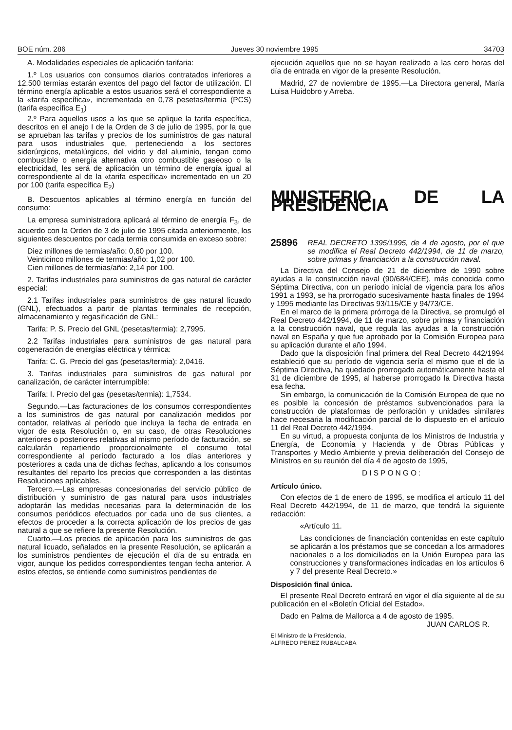BOE núm. 286 Jueves 30 noviembre 1995 34703
A. Modalidades especiales de aplicación tarifaria:
1.º Los usuarios con consumos diarios contratados inferiores a 12.500 termias estarán exentos del pago del factor de utilización. El término energía aplicable a estos usuarios será el correspondiente a la «tarifa específica», incrementada en 0,78 pesetas/termia (PCS) (tarifa específica E<sub>1</sub>)
2.º Para aquellos usos a los que se aplique la tarifa específica, descritos en el anejo I de la Orden de 3 de julio de 1995, por la que se aprueban las tarifas y precios de los suministros de gas natural para usos industriales que, perteneciendo a los sectores siderúrgicos, metalúrgicos, del vidrio y del aluminio, tengan como combustible o energía alternativa otro combustible gaseoso o la electricidad, les será de aplicación un término de energía igual al correspondiente al de la «tarifa específica» incrementado en un 20 por 100 (tarifa específica E<sub>2</sub>)
B. Descuentos aplicables al término energía en función del consumo:
La empresa suministradora aplicará al término de energía F<sub>3</sub>, de acuerdo con la Orden de 3 de julio de 1995 citada anteriormente, los siguientes descuentos por cada termia consumida en exceso sobre:
Diez millones de termias/año: 0,60 por 100.
Veinticinco millones de termias/año: 1,02 por 100.
Cien millones de termias/año: 2,14 por 100.
2. Tarifas industriales para suministros de gas natural de carácter especial:
2.1 Tarifas industriales para suministros de gas natural licuado (GNL), efectuados a partir de plantas terminales de recepción, almacenamiento y regasificación de GNL:
Tarifa: P. S. Precio del GNL (pesetas/termia): 2,7995.
2.2 Tarifas industriales para suministros de gas natural para cogeneración de energías eléctrica y térmica:
Tarifa: C. G. Precio del gas (pesetas/termia): 2,0416.
3. Tarifas industriales para suministros de gas natural por canalización, de carácter interrumpible:
Tarifa: I. Precio del gas (pesetas/termia): 1,7534.
Segundo.—Las facturaciones de los consumos correspondientes a los suministros de gas natural por canalización medidos por contador, relativas al período que incluya la fecha de entrada en vigor de esta Resolución o, en su caso, de otras Resoluciones anteriores o posteriores relativas al mismo período de facturación, se calcularán repartiendo proporcionalmente el consumo total correspondiente al período facturado a los días anteriores y posteriores a cada una de dichas fechas, aplicando a los consumos resultantes del reparto los precios que corresponden a las distintas Resoluciones aplicables.
Tercero.—Las empresas concesionarias del servicio público de distribución y suministro de gas natural para usos industriales adoptarán las medidas necesarias para la determinación de los consumos periódicos efectuados por cada uno de sus clientes, a efectos de proceder a la correcta aplicación de los precios de gas natural a que se refiere la presente Resolución.
Cuarto.—Los precios de aplicación para los suministros de gas natural licuado, señalados en la presente Resolución, se aplicarán a los suministros pendientes de ejecución el día de su entrada en vigor, aunque los pedidos correspondientes tengan fecha anterior. A estos efectos, se entiende como suministros pendientes de
ejecución aquellos que no se hayan realizado a las cero horas del día de entrada en vigor de la presente Resolución.
Madrid, 27 de noviembre de 1995.—La Directora general, María Luisa Huidobro y Arreba.
MINISTERIO DE LA PRESIDENCIA
25896 REAL DECRETO 1395/1995, de 4 de agosto, por el que se modifica el Real Decreto 442/1994, de 11 de marzo, sobre primas y financiación a la construcción naval.
La Directiva del Consejo de 21 de diciembre de 1990 sobre ayudas a la construcción naval (90/684/CEE), más conocida como Séptima Directiva, con un período inicial de vigencia para los años 1991 a 1993, se ha prorrogado sucesivamente hasta finales de 1994 y 1995 mediante las Directivas 93/115/CE y 94/73/CE.
En el marco de la primera prórroga de la Directiva, se promulgó el Real Decreto 442/1994, de 11 de marzo, sobre primas y financiación a la construcción naval, que regula las ayudas a la construcción naval en España y que fue aprobado por la Comisión Europea para su aplicación durante el año 1994.
Dado que la disposición final primera del Real Decreto 442/1994 estableció que su período de vigencia sería el mismo que el de la Séptima Directiva, ha quedado prorrogado automáticamente hasta el 31 de diciembre de 1995, al haberse prorrogado la Directiva hasta esa fecha.
Sin embargo, la comunicación de la Comisión Europea de que no es posible la concesión de préstamos subvencionados para la construcción de plataformas de perforación y unidades similares hace necesaria la modificación parcial de lo dispuesto en el artículo 11 del Real Decreto 442/1994.
En su virtud, a propuesta conjunta de los Ministros de Industria y Energía, de Economía y Hacienda y de Obras Públicas y Transportes y Medio Ambiente y previa deliberación del Consejo de Ministros en su reunión del día 4 de agosto de 1995,
DISPONGO:
Artículo único.
Con efectos de 1 de enero de 1995, se modifica el artículo 11 del Real Decreto 442/1994, de 11 de marzo, que tendrá la siguiente redacción:
«Artículo 11.
Las condiciones de financiación contenidas en este capítulo se aplicarán a los préstamos que se concedan a los armadores nacionales o a los domiciliados en la Unión Europea para las construcciones y transformaciones indicadas en los artículos 6 y 7 del presente Real Decreto.»
Disposición final única.
El presente Real Decreto entrará en vigor el día siguiente al de su publicación en el «Boletín Oficial del Estado».
Dado en Palma de Mallorca a 4 de agosto de 1995.
JUAN CARLOS R.
El Ministro de la Presidencia,
ALFREDO PEREZ RUBALCABA